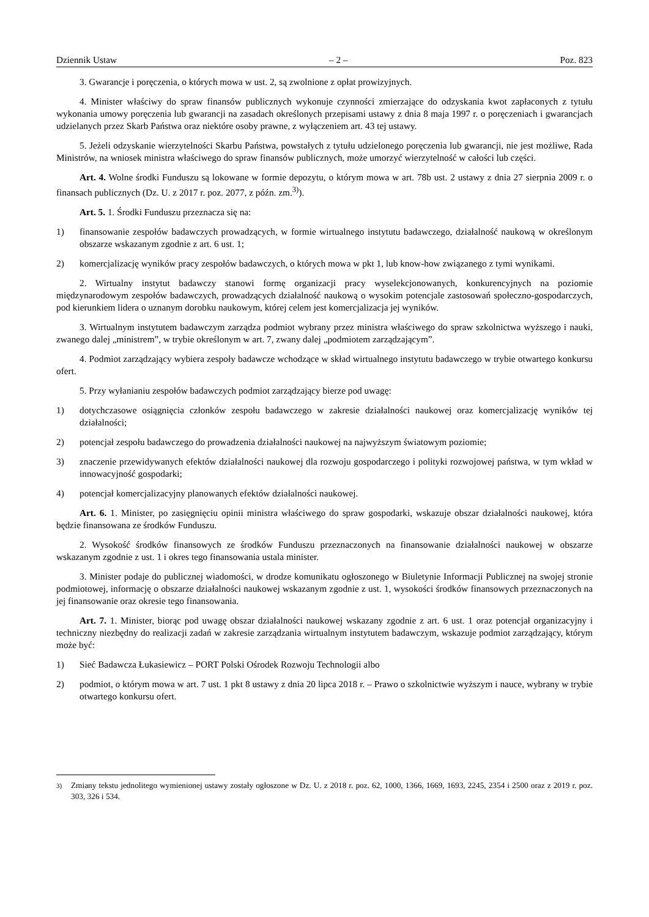Dziennik Ustaw – 2 – Poz. 823
3. Gwarancje i poręczenia, o których mowa w ust. 2, są zwolnione z opłat prowizyjnych.
4. Minister właściwy do spraw finansów publicznych wykonuje czynności zmierzające do odzyskania kwot zapłaconych z tytułu wykonania umowy poręczenia lub gwarancji na zasadach określonych przepisami ustawy z dnia 8 maja 1997 r. o poręczeniach i gwarancjach udzielanych przez Skarb Państwa oraz niektóre osoby prawne, z wyłączeniem art. 43 tej ustawy.
5. Jeżeli odzyskanie wierzytelności Skarbu Państwa, powstałych z tytułu udzielonego poręczenia lub gwarancji, nie jest możliwe, Rada Ministrów, na wniosek ministra właściwego do spraw finansów publicznych, może umorzyć wierzytelność w całości lub części.
Art. 4. Wolne środki Funduszu są lokowane w formie depozytu, o którym mowa w art. 78b ust. 2 ustawy z dnia 27 sierpnia 2009 r. o finansach publicznych (Dz. U. z 2017 r. poz. 2077, z późn. zm.<sup>3)</sup>).
Art. 5. 1. Środki Funduszu przeznacza się na:
1) finansowanie zespołów badawczych prowadzących, w formie wirtualnego instytutu badawczego, działalność naukową w określonym obszarze wskazanym zgodnie z art. 6 ust. 1;
2) komercjalizację wyników pracy zespołów badawczych, o których mowa w pkt 1, lub know-how związanego z tymi wynikami.
2. Wirtualny instytut badawczy stanowi formę organizacji pracy wyselekcjonowanych, konkurencyjnych na poziomie międzynarodowym zespołów badawczych, prowadzących działalność naukową o wysokim potencjale zastosowań społeczno-gospodarczych, pod kierunkiem lidera o uznanym dorobku naukowym, której celem jest komercjalizacja jej wyników.
3. Wirtualnym instytutem badawczym zarządza podmiot wybrany przez ministra właściwego do spraw szkolnictwa wyższego i nauki, zwanego dalej „ministrem”, w trybie określonym w art. 7, zwany dalej „podmiotem zarządzającym”.
4. Podmiot zarządzający wybiera zespoły badawcze wchodzące w skład wirtualnego instytutu badawczego w trybie otwartego konkursu ofert.
5. Przy wyłanianiu zespołów badawczych podmiot zarządzający bierze pod uwagę:
1) dotychczasowe osiągnięcia członków zespołu badawczego w zakresie działalności naukowej oraz komercjalizację wyników tej działalności;
2) potencjał zespołu badawczego do prowadzenia działalności naukowej na najwyższym światowym poziomie;
3) znaczenie przewidywanych efektów działalności naukowej dla rozwoju gospodarczego i polityki rozwojowej państwa, w tym wkład w innowacyjność gospodarki;
4) potencjał komercjalizacyjny planowanych efektów działalności naukowej.
Art. 6. 1. Minister, po zasięgnięciu opinii ministra właściwego do spraw gospodarki, wskazuje obszar działalności naukowej, która będzie finansowana ze środków Funduszu.
2. Wysokość środków finansowych ze środków Funduszu przeznaczonych na finansowanie działalności naukowej w obszarze wskazanym zgodnie z ust. 1 i okres tego finansowania ustala minister.
3. Minister podaje do publicznej wiadomości, w drodze komunikatu ogłoszonego w Biuletynie Informacji Publicznej na swojej stronie podmiotowej, informację o obszarze działalności naukowej wskazanym zgodnie z ust. 1, wysokości środków finansowych przeznaczonych na jej finansowanie oraz okresie tego finansowania.
Art. 7. 1. Minister, biorąc pod uwagę obszar działalności naukowej wskazany zgodnie z art. 6 ust. 1 oraz potencjał organizacyjny i techniczny niezbędny do realizacji zadań w zakresie zarządzania wirtualnym instytutem badawczym, wskazuje podmiot zarządzający, którym może być:
1) Sieć Badawcza Łukasiewicz – PORT Polski Ośrodek Rozwoju Technologii albo
2) podmiot, o którym mowa w art. 7 ust. 1 pkt 8 ustawy z dnia 20 lipca 2018 r. – Prawo o szkolnictwie wyższym i nauce, wybrany w trybie otwartego konkursu ofert.
<sup>3)</sup> Zmiany tekstu jednolitego wymienionej ustawy zostały ogłoszone w Dz. U. z 2018 r. poz. 62, 1000, 1366, 1669, 1693, 2245, 2354 i 2500 oraz z 2019 r. poz. 303, 326 i 534.